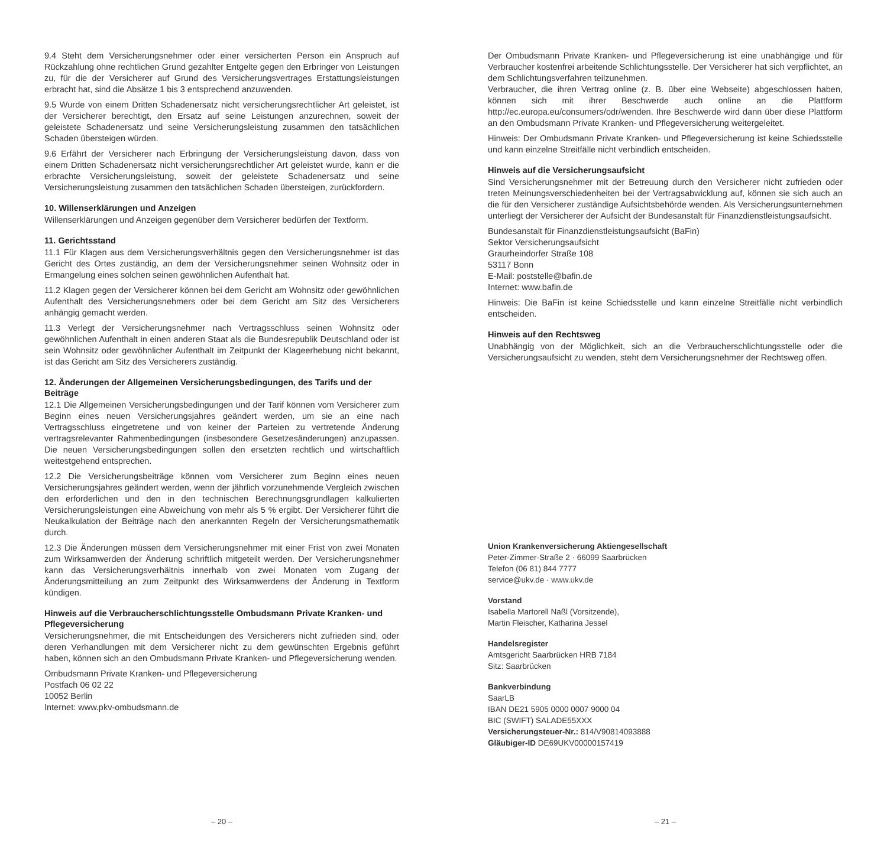9.4 Steht dem Versicherungsnehmer oder einer versicherten Person ein Anspruch auf Rückzahlung ohne rechtlichen Grund gezahlter Entgelte gegen den Erbringer von Leistungen zu, für die der Versicherer auf Grund des Versicherungsvertrages Erstattungsleistungen erbracht hat, sind die Absätze 1 bis 3 entsprechend anzuwenden.
9.5 Wurde von einem Dritten Schadenersatz nicht versicherungsrechtlicher Art geleistet, ist der Versicherer berechtigt, den Ersatz auf seine Leistungen anzurechnen, soweit der geleistete Schadenersatz und seine Versicherungsleistung zusammen den tatsächlichen Schaden übersteigen würden.
9.6 Erfährt der Versicherer nach Erbringung der Versicherungsleistung davon, dass von einem Dritten Schadenersatz nicht versicherungsrechtlicher Art geleistet wurde, kann er die erbrachte Versicherungsleistung, soweit der geleistete Schadenersatz und seine Versicherungsleistung zusammen den tatsächlichen Schaden übersteigen, zurückfordern.
10. Willenserklärungen und Anzeigen
Willenserklärungen und Anzeigen gegenüber dem Versicherer bedürfen der Textform.
11. Gerichtsstand
11.1 Für Klagen aus dem Versicherungsverhältnis gegen den Versicherungsnehmer ist das Gericht des Ortes zuständig, an dem der Versicherungsnehmer seinen Wohnsitz oder in Ermangelung eines solchen seinen gewöhnlichen Aufenthalt hat.
11.2 Klagen gegen der Versicherer können bei dem Gericht am Wohnsitz oder gewöhnlichen Aufenthalt des Versicherungsnehmers oder bei dem Gericht am Sitz des Versicherers anhängig gemacht werden.
11.3 Verlegt der Versicherungsnehmer nach Vertragsschluss seinen Wohnsitz oder gewöhnlichen Aufenthalt in einen anderen Staat als die Bundesrepublik Deutschland oder ist sein Wohnsitz oder gewöhnlicher Aufenthalt im Zeitpunkt der Klageerhebung nicht bekannt, ist das Gericht am Sitz des Versicherers zuständig.
12. Änderungen der Allgemeinen Versicherungsbedingungen, des Tarifs und der Beiträge
12.1 Die Allgemeinen Versicherungsbedingungen und der Tarif können vom Versicherer zum Beginn eines neuen Versicherungsjahres geändert werden, um sie an eine nach Vertragsschluss eingetretene und von keiner der Parteien zu vertretende Änderung vertragsrelevanter Rahmenbedingungen (insbesondere Gesetzesänderungen) anzupassen. Die neuen Versicherungsbedingungen sollen den ersetzten rechtlich und wirtschaftlich weitestgehend entsprechen.
12.2 Die Versicherungsbeiträge können vom Versicherer zum Beginn eines neuen Versicherungsjahres geändert werden, wenn der jährlich vorzunehmende Vergleich zwischen den erforderlichen und den in den technischen Berechnungsgrundlagen kalkulierten Versicherungsleistungen eine Abweichung von mehr als 5 % ergibt. Der Versicherer führt die Neukalkulation der Beiträge nach den anerkannten Regeln der Versicherungsmathematik durch.
12.3 Die Änderungen müssen dem Versicherungsnehmer mit einer Frist von zwei Monaten zum Wirksamwerden der Änderung schriftlich mitgeteilt werden. Der Versicherungsnehmer kann das Versicherungsverhältnis innerhalb von zwei Monaten vom Zugang der Änderungsmitteilung an zum Zeitpunkt des Wirksamwerdens der Änderung in Textform kündigen.
Hinweis auf die Verbraucherschlichtungsstelle Ombudsmann Private Kranken- und Pflegeversicherung
Versicherungsnehmer, die mit Entscheidungen des Versicherers nicht zufrieden sind, oder deren Verhandlungen mit dem Versicherer nicht zu dem gewünschten Ergebnis geführt haben, können sich an den Ombudsmann Private Kranken- und Pflegeversicherung wenden.
Ombudsmann Private Kranken- und Pflegeversicherung
Postfach 06 02 22
10052 Berlin
Internet: www.pkv-ombudsmann.de
– 20 –
Der Ombudsmann Private Kranken- und Pflegeversicherung ist eine unabhängige und für Verbraucher kostenfrei arbeitende Schlichtungsstelle. Der Versicherer hat sich verpflichtet, an dem Schlichtungsverfahren teilzunehmen.
Verbraucher, die ihren Vertrag online (z. B. über eine Webseite) abgeschlossen haben, können sich mit ihrer Beschwerde auch online an die Plattform http://ec.europa.eu/consumers/odr/wenden. Ihre Beschwerde wird dann über diese Plattform an den Ombudsmann Private Kranken- und Pflegeversicherung weitergeleitet.
Hinweis: Der Ombudsmann Private Kranken- und Pflegeversicherung ist keine Schiedsstelle und kann einzelne Streitfälle nicht verbindlich entscheiden.
Hinweis auf die Versicherungsaufsicht
Sind Versicherungsnehmer mit der Betreuung durch den Versicherer nicht zufrieden oder treten Meinungsverschiedenheiten bei der Vertragsabwicklung auf, können sie sich auch an die für den Versicherer zuständige Aufsichtsbehörde wenden. Als Versicherungsunternehmen unterliegt der Versicherer der Aufsicht der Bundesanstalt für Finanzdienstleistungsaufsicht.
Bundesanstalt für Finanzdienstleistungsaufsicht (BaFin)
Sektor Versicherungsaufsicht
Graurheindorfer Straße 108
53117 Bonn
E-Mail: poststelle@bafin.de
Internet: www.bafin.de
Hinweis: Die BaFin ist keine Schiedsstelle und kann einzelne Streitfälle nicht verbindlich entscheiden.
Hinweis auf den Rechtsweg
Unabhängig von der Möglichkeit, sich an die Verbraucherschlichtungsstelle oder die Versicherungsaufsicht zu wenden, steht dem Versicherungsnehmer der Rechtsweg offen.
Union Krankenversicherung Aktiengesellschaft
Peter-Zimmer-Straße 2 · 66099 Saarbrücken
Telefon (06 81) 844 7777
service@ukv.de · www.ukv.de
Vorstand
Isabella Martorell Naßl (Vorsitzende),
Martin Fleischer, Katharina Jessel
Handelsregister
Amtsgericht Saarbrücken HRB 7184
Sitz: Saarbrücken
Bankverbindung
SaarLB
IBAN DE21 5905 0000 0007 9000 04
BIC (SWIFT) SALADE55XXX
Versicherungsteuer-Nr.: 814/V90814093888
Gläubiger-ID DE69UKV00000157419
– 21 –